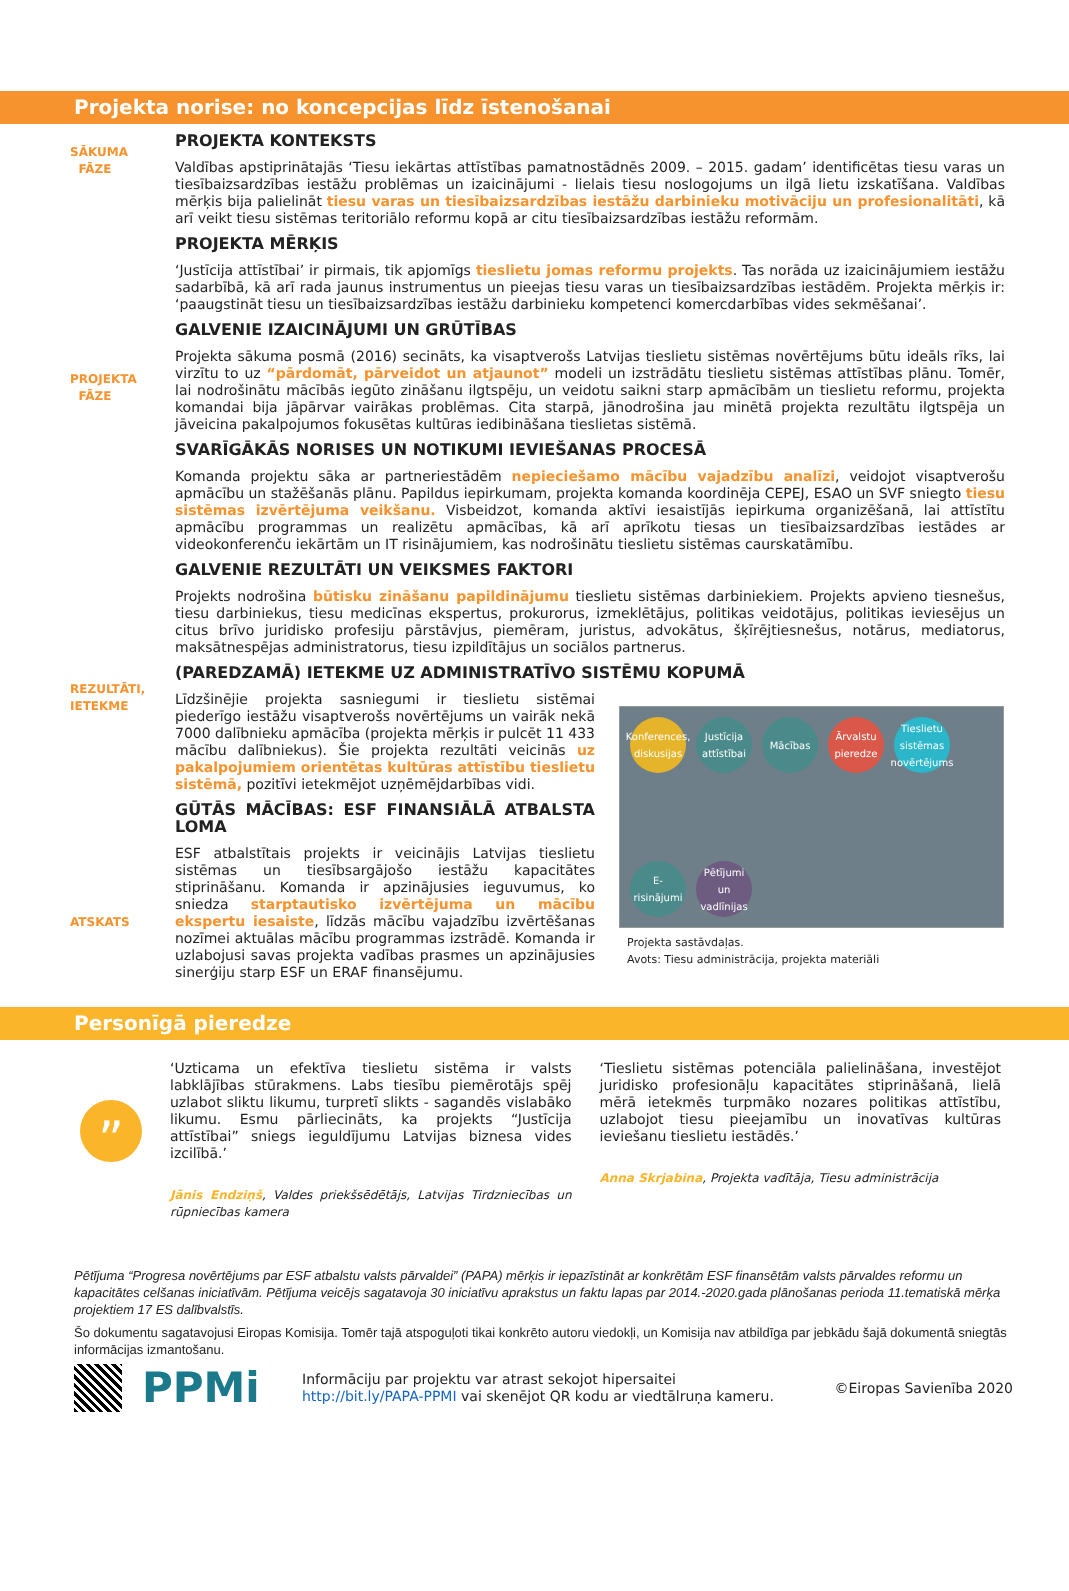Projekta norise: no koncepcijas līdz īstenošanai
SĀKUMA FĀZE
PROJEKTA FĀZE
REZULTĀTI, IETEKME
ATSKATS
PROJEKTA KONTEKSTS
Valdības apstiprinātajās ‘Tiesu iekārtas attīstības pamatnostādnēs 2009. – 2015. gadam’ identificētas tiesu varas un tiesībaizsardzības iestāžu problēmas un izaicinājumi - lielais tiesu noslogojums un ilgā lietu izskatīšana. Valdības mērķis bija palielināt tiesu varas un tiesībaizsardzības iestāžu darbinieku motivāciju un profesionalitāti, kā arī veikt tiesu sistēmas teritoriālo reformu kopā ar citu tiesībaizsardzības iestāžu reformām.
PROJEKTA MĒRĶIS
‘Justīcija attīstībai’ ir pirmais, tik apjomīgs tieslietu jomas reformu projekts. Tas norāda uz izaicinājumiem iestāžu sadarbībā, kā arī rada jaunus instrumentus un pieejas tiesu varas un tiesībaizsardzības iestādēm. Projekta mērķis ir: ‘paaugstināt tiesu un tiesībaizsardzības iestāžu darbinieku kompetenci komercdarbības vides sekmēšanai’.
GALVENIE IZAICINĀJUMI UN GRŪTĪBAS
Projekta sākuma posmā (2016) secināts, ka visaptverošs Latvijas tieslietu sistēmas novērtējums būtu ideāls rīks, lai virzītu to uz “pārdomāt, pārveidot un atjaunot” modeli un izstrādātu tieslietu sistēmas attīstības plānu. Tomēr, lai nodrošinātu mācībās iegūto zināšanu ilgtspēju, un veidotu saikni starp apmācībām un tieslietu reformu, projekta komandai bija jāpārvar vairākas problēmas. Cita starpā, jānodrošina jau minētā projekta rezultātu ilgtspēja un jāveicina pakalpojumos fokusētas kultūras iedibināšana tieslietas sistēmā.
SVARĪGĀKĀS NORISES UN NOTIKUMI IEVIEŠANAS PROCESĀ
Komanda projektu sāka ar partneriestādēm nepieciešamo mācību vajadzību analīzi, veidojot visaptverošu apmācību un stažēšanās plānu. Papildus iepirkumam, projekta komanda koordinēja CEPEJ, ESAO un SVF sniegto tiesu sistēmas izvērtējuma veikšanu. Visbeidzot, komanda aktīvi iesaistījās iepirkuma organizēšanā, lai attīstītu apmācību programmas un realizētu apmācības, kā arī aprīkotu tiesas un tiesībaizsardzības iestādes ar videokonferenču iekārtām un IT risinājumiem, kas nodrošinātu tieslietu sistēmas caurskatāmību.
GALVENIE REZULTĀTI UN VEIKSMES FAKTORI
Projekts nodrošina būtisku zināšanu papildinājumu tieslietu sistēmas darbiniekiem. Projekts apvieno tiesnešus, tiesu darbiniekus, tiesu medicīnas ekspertus, prokurorus, izmeklētājus, politikas veidotājus, politikas ieviesējus un citus brīvo juridisko profesiju pārstāvjus, piemēram, juristus, advokātus, šķīrējtiesnešus, notārus, mediatorus, maksātnespējas administratorus, tiesu izpildītājus un sociālos partnerus.
(PAREDZAMĀ) IETEKME UZ ADMINISTRATĪVO SISTĒMU KOPUMĀ
Līdzšinējie projekta sasniegumi ir tieslietu sistēmai piederīgo iestāžu visaptverošs novērtējums un vairāk nekā 7000 dalībnieku apmācība (projekta mērķis ir pulcēt 11 433 mācību dalībniekus). Šie projekta rezultāti veicinās uz pakalpojumiem orientētas kultūras attīstību tieslietu sistēmā, pozitīvi ietekmējot uzņēmējdarbības vidi.
GŪTĀS MĀCĪBAS: ESF FINANSIĀLĀ ATBALSTA LOMA
ESF atbalstītais projekts ir veicinājis Latvijas tieslietu sistēmas un tiesībsargājošo iestāžu kapacitātes stiprināšanu. Komanda ir apzinājusies ieguvumus, ko sniedza starptautisko izvērtējuma un mācību ekspertu iesaiste, līdzās mācību vajadzību izvērtēšanas nozīmei aktuālas mācību programmas izstrādē. Komanda ir uzlabojusi savas projekta vadības prasmes un apzinājusies sinerģiju starp ESF un ERAF finansējumu.
Konferences, diskusijas Justīcija attīstībai Mācības Ārvalstu pieredze Tieslietu sistēmas novērtējums E-risinājumi Pētījumi un vadlīnijas
Projekta sastāvdaļas.
Avots: Tiesu administrācija, projekta materiāli
Personīgā pieredze
”
‘Uzticama un efektīva tieslietu sistēma ir valsts labklājības stūrakmens. Labs tiesību piemērotājs spēj uzlabot sliktu likumu, turpretī slikts - sagandēs vislabāko likumu. Esmu pārliecināts, ka projekts “Justīcija attīstībai” sniegs ieguldījumu Latvijas biznesa vides izcilībā.’
Jānis Endziņš, Valdes priekšsēdētājs, Latvijas Tirdzniecības un rūpniecības kamera
‘Tieslietu sistēmas potenciāla palielināšana, investējot juridisko profesionāļu kapacitātes stiprināšanā, lielā mērā ietekmēs turpmāko nozares politikas attīstību, uzlabojot tiesu pieejamību un inovatīvas kultūras ieviešanu tieslietu iestādēs.’
Anna Skrjabina, Projekta vadītāja, Tiesu administrācija
Pētījuma “Progresa novērtējums par ESF atbalstu valsts pārvaldei” (PAPA) mērķis ir iepazīstināt ar konkrētām ESF finansētām valsts pārvaldes reformu un kapacitātes celšanas iniciatīvām. Pētījuma veicējs sagatavoja 30 iniciatīvu aprakstus un faktu lapas par 2014.-2020.gada plānošanas perioda 11.tematiskā mērķa projektiem 17 ES dalībvalstīs.
Šo dokumentu sagatavojusi Eiropas Komisija. Tomēr tajā atspoguļoti tikai konkrēto autoru viedokļi, un Komisija nav atbildīga par jebkādu šajā dokumentā sniegtās informācijas izmantošanu.
PPMi
Informāciju par projektu var atrast sekojot hipersaitei
http://bit.ly/PAPA-PPMI vai skenējot QR kodu ar viedtālruņa kameru.
©Eiropas Savienība 2020